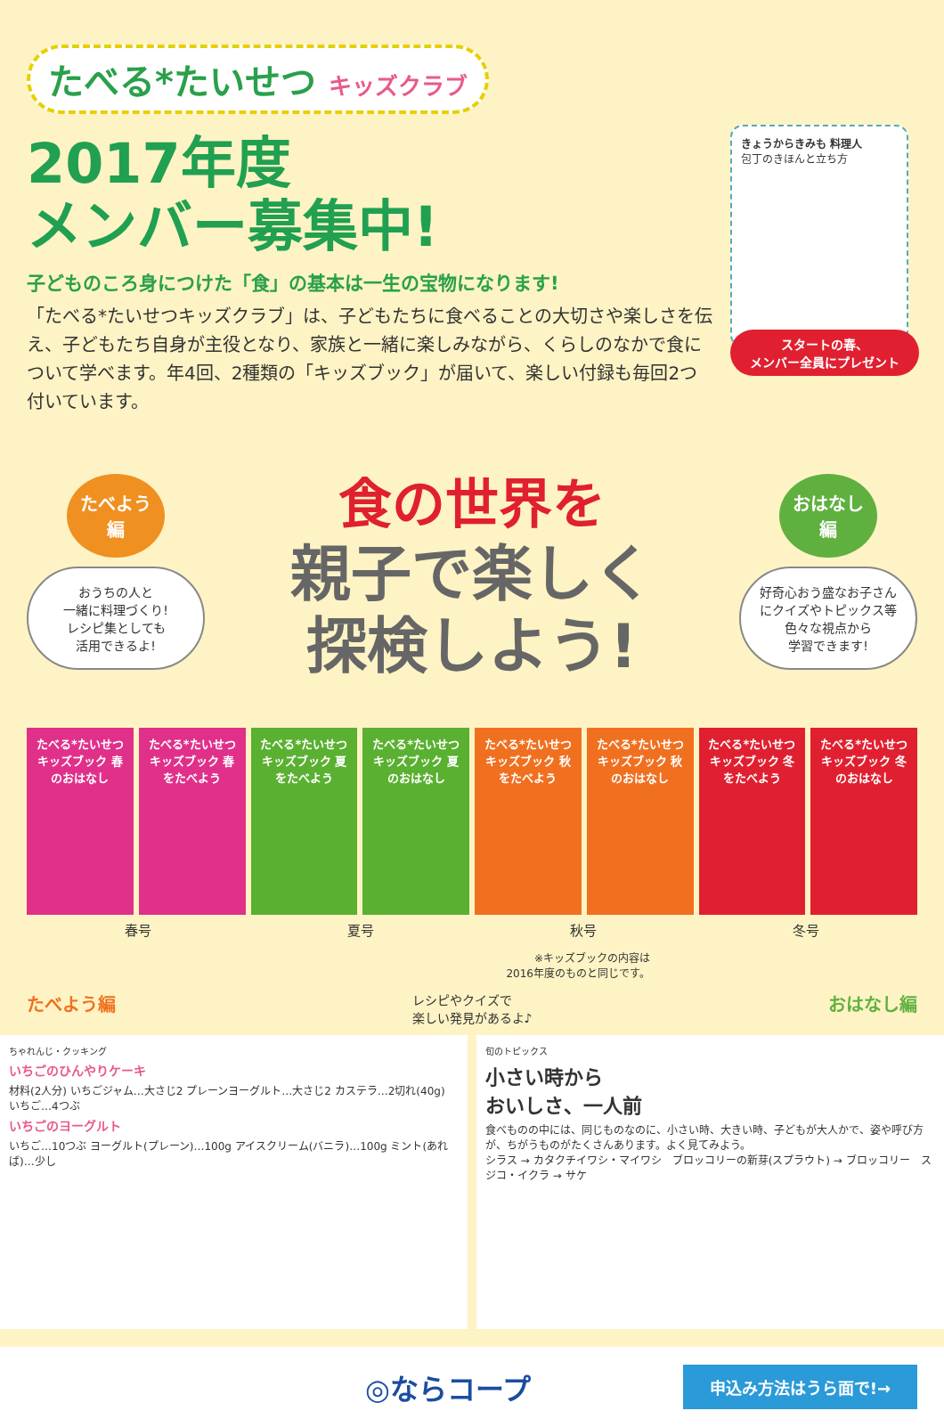たべる*たいせつ キッズクラブ
2017年度
メンバー募集中!
子どものころ身につけた「食」の基本は一生の宝物になります!
「たべる*たいせつキッズクラブ」は、子どもたちに食べることの大切さや楽しさを伝え、子どもたち自身が主役となり、家族と一緒に楽しみながら、くらしのなかで食について学べます。年4回、2種類の「キッズブック」が届いて、楽しい付録も毎回2つ付いています。
きょうからきみも 料理人
包丁のきほんと立ち方
スタートの春、
メンバー全員にプレゼント
たべよう
編
おうちの人と
一緒に料理づくり!
レシピ集としても
活用できるよ!
食の世界を
親子で楽しく
探検しよう!
おはなし
編
好奇心おう盛なお子さん
にクイズやトピックス等
色々な視点から
学習できます!
たべる*たいせつ キッズブック 春のおはなし
たべる*たいせつ キッズブック 春をたべよう
たべる*たいせつ キッズブック 夏をたべよう
たべる*たいせつ キッズブック 夏のおはなし
たべる*たいせつ キッズブック 秋をたべよう
たべる*たいせつ キッズブック 秋のおはなし
たべる*たいせつ キッズブック 冬をたべよう
たべる*たいせつ キッズブック 冬のおはなし
春号 夏号 秋号 冬号
※キッズブックの内容は
2016年度のものと同じです。
たべよう編 レシピやクイズで
楽しい発見があるよ♪ おはなし編
ちゃれんじ・クッキング
いちごのひんやりケーキ
材料(2人分) いちごジャム…大さじ2 プレーンヨーグルト…大さじ2 カステラ…2切れ(40g) いちご…4つぶ
いちごのヨーグルト
いちご…10つぶ ヨーグルト(プレーン)…100g アイスクリーム(バニラ)…100g ミント(あれば)…少し
旬のトピックス
小さい時から
おいしさ、一人前
食べものの中には、同じものなのに、小さい時、大きい時、子どもが大人かで、姿や呼び方が、ちがうものがたくさんあります。よく見てみよう。
シラス → カタクチイワシ・マイワシ　ブロッコリーの新芽(スプラウト) → ブロッコリー　スジコ・イクラ → サケ
◎ならコープ 申込み方法はうら面で!→